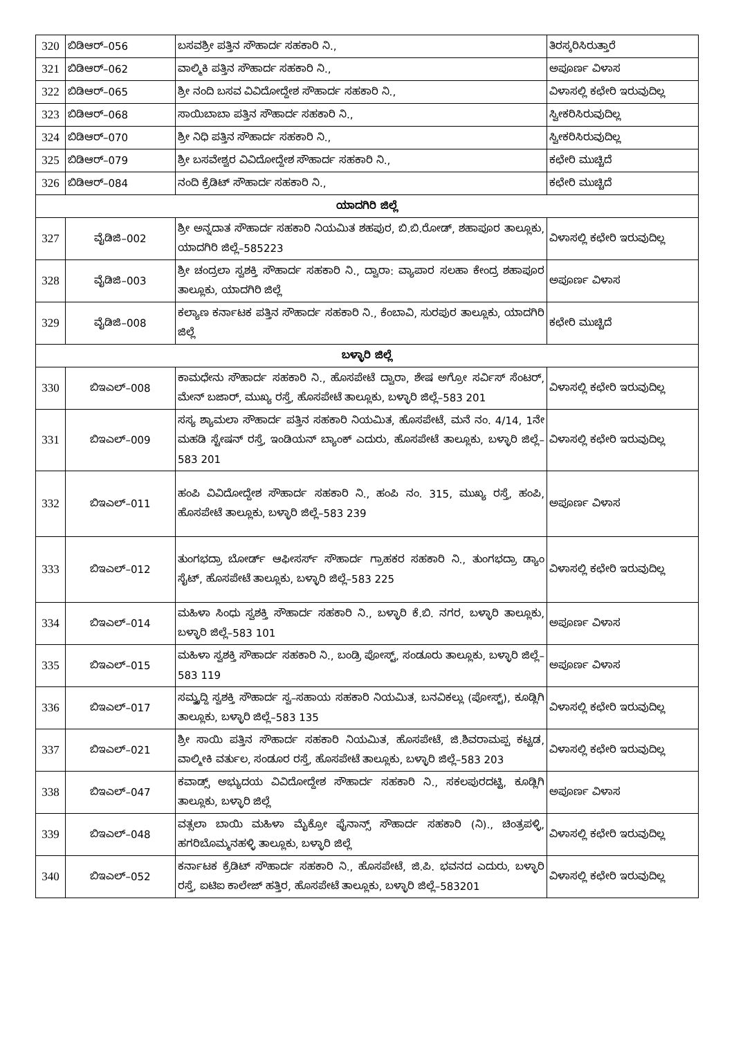| 320 | ಬಿಡಿಆರ್–056 | ಬಸವಶ್ರೀ ಪತ್ತಿನ ಸೌಹಾರ್ದ ಸಹಕಾರಿ ನಿ., | ತಿರಸ್ಕರಿಸಿರುತ್ತಾರೆ |
| 321 | ಬಿಡಿಆರ್–062 | ವಾಲ್ಮಿಕಿ ಪತ್ತಿನ ಸೌಹಾರ್ದ ಸಹಕಾರಿ ನಿ., | ಅಪೂರ್ಣ ವಿಳಾಸ |
| 322 | ಬಿಡಿಆರ್–065 | ಶ್ರೀ ನಂದಿ ಬಸವ ವಿವಿದೋದ್ದೇಶ ಸೌಹಾರ್ದ ಸಹಕಾರಿ ನಿ., | ವಿಳಾಸಲ್ಲಿ ಕಛೇರಿ ಇರುವುದಿಲ್ಲ |
| 323 | ಬಿಡಿಆರ್–068 | ಸಾಯಿಬಾಬಾ ಪತ್ತಿನ ಸೌಹಾರ್ದ ಸಹಕಾರಿ ನಿ., | ಸ್ವೀಕರಿಸಿರುವುದಿಲ್ಲ |
| 324 | ಬಿಡಿಆರ್–070 | ಶ್ರೀ ನಿಧಿ ಪತ್ತಿನ ಸೌಹಾರ್ದ ಸಹಕಾರಿ ನಿ., | ಸ್ವೀಕರಿಸಿರುವುದಿಲ್ಲ |
| 325 | ಬಿಡಿಆರ್–079 | ಶ್ರೀ ಬಸವೇಶ್ವರ ವಿವಿದೋದ್ದೇಶ ಸೌಹಾರ್ದ ಸಹಕಾರಿ ನಿ., | ಕಛೇರಿ ಮುಚ್ಚಿದೆ |
| 326 | ಬಿಡಿಆರ್–084 | ನಂದಿ ಕ್ರೆಡಿಟ್ ಸೌಹಾರ್ದ ಸಹಕಾರಿ ನಿ., | ಕಛೇರಿ ಮುಚ್ಚಿದೆ |
| ಯಾದಗಿರಿ ಜಿಲ್ಲೆ | | | |
| 327 | ವೈಡಿಜಿ–002 | ಶ್ರೀ ಅನ್ನದಾತ ಸೌಹಾರ್ದ ಸಹಕಾರಿ ನಿಯಮಿತ ಶಹಪುರ, ಬಿ.ಬಿ.ರೋಡ್, ಶಹಾಪೂರ ತಾಲ್ಲೂಕು, ಯಾದಗಿರಿ ಜಿಲ್ಲೆ–585223 | ವಿಳಾಸಲ್ಲಿ ಕಛೇರಿ ಇರುವುದಿಲ್ಲ |
| 328 | ವೈಡಿಜಿ–003 | ಶ್ರೀ ಚಂದ್ರಲಾ ಸ್ವಶಕ್ತಿ ಸೌಹಾರ್ದ ಸಹಕಾರಿ ನಿ., ದ್ವಾರಾ: ವ್ಯಾಪಾರ ಸಲಹಾ ಕೇಂದ್ರ ಶಹಾಪೂರ ತಾಲ್ಲೂಕು, ಯಾದಗಿರಿ ಜಿಲ್ಲೆ | ಅಪೂರ್ಣ ವಿಳಾಸ |
| 329 | ವೈಡಿಜಿ–008 | ಕಲ್ಯಾಣ ಕರ್ನಾಟಕ ಪತ್ತಿನ ಸೌಹಾರ್ದ ಸಹಕಾರಿ ನಿ., ಕೆಂಬಾವಿ, ಸುರಪುರ ತಾಲ್ಲೂಕು, ಯಾದಗಿರಿ ಜಿಲ್ಲೆ | ಕಛೇರಿ ಮುಚ್ಚಿದೆ |
| ಬಳ್ಳಾರಿ ಜಿಲ್ಲೆ | | | |
| 330 | ಬಿಇಎಲ್–008 | ಕಾಮಧೇನು ಸೌಹಾರ್ದ ಸಹಕಾರಿ ನಿ., ಹೊಸಪೇಟೆ ದ್ವಾರಾ, ಶೇಷ ಅಗ್ರೋ ಸರ್ವಿಸ್ ಸೆಂಟರ್, ಮೇನ್ ಬಜಾರ್, ಮುಖ್ಯ ರಸ್ತೆ, ಹೊಸಪೇಟೆ ತಾಲ್ಲೂಕು, ಬಳ್ಳಾರಿ ಜಿಲ್ಲೆ–583 201 | ವಿಳಾಸಲ್ಲಿ ಕಛೇರಿ ಇರುವುದಿಲ್ಲ |
| 331 | ಬಿಇಎಲ್–009 | ಸಸ್ಯ ಶ್ಯಾಮಲಾ ಸೌಹಾರ್ದ ಪತ್ತಿನ ಸಹಕಾರಿ ನಿಯಮಿತ, ಹೊಸಪೇಟೆ, ಮನೆ ನಂ. 4/14, 1ನೇ ಮಹಡಿ ಸ್ಟೇಷನ್ ರಸ್ತೆ, ಇಂಡಿಯನ್ ಬ್ಯಾಂಕ್ ಎದುರು, ಹೊಸಪೇಟೆ ತಾಲ್ಲೂಕು, ಬಳ್ಳಾರಿ ಜಿಲ್ಲೆ–583 201 | ವಿಳಾಸಲ್ಲಿ ಕಛೇರಿ ಇರುವುದಿಲ್ಲ |
| 332 | ಬಿಇಎಲ್–011 | ಹಂಪಿ ವಿವಿದೋದ್ದೇಶ ಸೌಹಾರ್ದ ಸಹಕಾರಿ ನಿ., ಹಂಪಿ ನಂ. 315, ಮುಖ್ಯ ರಸ್ತೆ, ಹಂಪಿ, ಹೊಸಪೇಟೆ ತಾಲ್ಲೂಕು, ಬಳ್ಳಾರಿ ಜಿಲ್ಲೆ–583 239 | ಅಪೂರ್ಣ ವಿಳಾಸ |
| 333 | ಬಿಇಎಲ್–012 | ತುಂಗಭದ್ರಾ ಬೋರ್ಡ್ ಆಫೀಸರ್ಸ್ ಸೌಹಾರ್ದ ಗ್ರಾಹಕರ ಸಹಕಾರಿ ನಿ., ತುಂಗಭದ್ರಾ ಡ್ಯಾಂ ಸೈಟ್, ಹೊಸಪೇಟೆ ತಾಲ್ಲೂಕು, ಬಳ್ಳಾರಿ ಜಿಲ್ಲೆ–583 225 | ವಿಳಾಸಲ್ಲಿ ಕಛೇರಿ ಇರುವುದಿಲ್ಲ |
| 334 | ಬಿಇಎಲ್–014 | ಮಹಿಳಾ ಸಿಂಧು ಸ್ವಶಕ್ತಿ ಸೌಹಾರ್ದ ಸಹಕಾರಿ ನಿ., ಬಳ್ಳಾರಿ ಕೆ.ಬಿ. ನಗರ, ಬಳ್ಳಾರಿ ತಾಲ್ಲೂಕು, ಬಳ್ಳಾರಿ ಜಿಲ್ಲೆ–583 101 | ಅಪೂರ್ಣ ವಿಳಾಸ |
| 335 | ಬಿಇಎಲ್–015 | ಮಹಿಳಾ ಸ್ವಶಕ್ತಿ ಸೌಹಾರ್ದ ಸಹಕಾರಿ ನಿ., ಬಂಡ್ರಿ ಪೋಸ್ಟ್, ಸಂಡೂರು ತಾಲ್ಲೂಕು, ಬಳ್ಳಾರಿ ಜಿಲ್ಲೆ–583 119 | ಅಪೂರ್ಣ ವಿಳಾಸ |
| 336 | ಬಿಇಎಲ್–017 | ಸಮ್ವೃದ್ದಿ ಸ್ವಶಕ್ತಿ ಸೌಹಾರ್ದ ಸ್ವ–ಸಹಾಯ ಸಹಕಾರಿ ನಿಯಮಿತ, ಬನವಿಕಲ್ಲು (ಪೋಸ್ಟ್), ಕೂಡ್ಲಿಗಿ ತಾಲ್ಲೂಕು, ಬಳ್ಳಾರಿ ಜಿಲ್ಲೆ–583 135 | ವಿಳಾಸಲ್ಲಿ ಕಛೇರಿ ಇರುವುದಿಲ್ಲ |
| 337 | ಬಿಇಎಲ್–021 | ಶ್ರೀ ಸಾಯಿ ಪತ್ತಿನ ಸೌಹಾರ್ದ ಸಹಕಾರಿ ನಿಯಮಿತ, ಹೊಸಪೇಟೆ, ಜಿ.ಶಿವರಾಮಪ್ಪ ಕಟ್ಟಡ, ವಾಲ್ಮೀಕಿ ವರ್ತುಲ, ಸಂಡೂರ ರಸ್ತೆ, ಹೊಸಪೇಟೆ ತಾಲ್ಲೂಕು, ಬಳ್ಳಾರಿ ಜಿಲ್ಲೆ–583 203 | ವಿಳಾಸಲ್ಲಿ ಕಛೇರಿ ಇರುವುದಿಲ್ಲ |
| 338 | ಬಿಇಎಲ್–047 | ಕವಾಡ್ಸ್ ಅಭ್ಯುದಯ ವಿವಿದೋದ್ದೇಶ ಸೌಹಾರ್ದ ಸಹಕಾರಿ ನಿ., ಸಕಲಪುರದಟ್ಟಿ, ಕೂಡ್ಲಿಗಿ ತಾಲ್ಲೂಕು, ಬಳ್ಳಾರಿ ಜಿಲ್ಲೆ | ಅಪೂರ್ಣ ವಿಳಾಸ |
| 339 | ಬಿಇಎಲ್–048 | ವತ್ಸಲಾ ಬಾಯಿ ಮಹಿಳಾ ಮೈಕ್ರೋ ಫೈನಾನ್ಸ್ ಸೌಹಾರ್ದ ಸಹಕಾರಿ (ನಿ)., ಚಿಂತ್ರಪಳ್ಳಿ, ಹಗರಿಬೊಮ್ಮನಹಳ್ಳಿ ತಾಲ್ಲೂಕು, ಬಳ್ಳಾರಿ ಜಿಲ್ಲೆ | ವಿಳಾಸಲ್ಲಿ ಕಛೇರಿ ಇರುವುದಿಲ್ಲ |
| 340 | ಬಿಇಎಲ್–052 | ಕರ್ನಾಟಕ ಕ್ರೆಡಿಟ್ ಸೌಹಾರ್ದ ಸಹಕಾರಿ ನಿ., ಹೊಸಪೇಟೆ, ಜಿ.ಪಿ. ಭವನದ ಎದುರು, ಬಳ್ಳಾರಿ ರಸ್ತೆ, ಐಟಿಐ ಕಾಲೇಜ್ ಹತ್ತಿರ, ಹೊಸಪೇಟೆ ತಾಲ್ಲೂಕು, ಬಳ್ಳಾರಿ ಜಿಲ್ಲೆ–583201 | ವಿಳಾಸಲ್ಲಿ ಕಛೇರಿ ಇರುವುದಿಲ್ಲ |